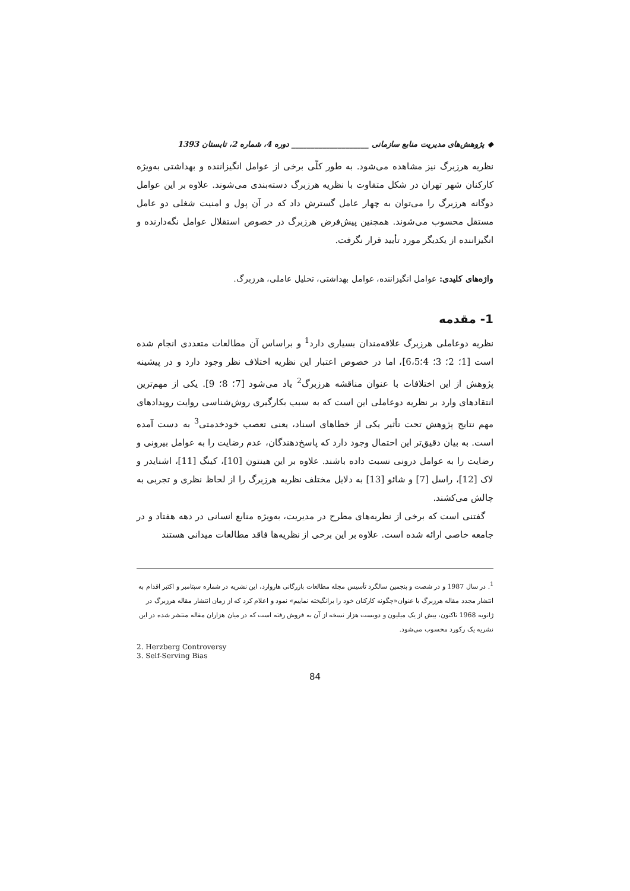◆ پژوهش‌های مدیریت منابع سازمانی ____________________ دوره 4، شماره 2، تابستان 1393
نظریه هرزبرگ نیز مشاهده می‌شود. به طور کلّی برخی از عوامل انگیزاننده و بهداشتی به‌ویژه کارکنان شهر تهران در شکل متفاوت با نظریه هرزبرگ دسته‌بندی می‌شوند. علاوه بر این عوامل دوگانه هرزبرگ را می‌توان به چهار عامل گسترش داد که در آن پول و امنیت شغلی دو عامل مستقل محسوب می‌شوند. همچنین پیش‌فرض هرزبرگ در خصوص استقلال عوامل نگه‌دارنده و انگیزاننده از یکدیگر مورد تأیید قرار نگرفت.
واژه‌های کلیدی: عوامل انگیزاننده، عوامل بهداشتی، تحلیل عاملی، هرزبرگ.
1- مقدمه
نظریه دوعاملی هرزبرگ علاقه‌مندان بسیاری دارد<sup>1</sup> و براساس آن مطالعات متعددی انجام شده است [1؛ 2؛ 3؛ 4؛6،5]، اما در خصوص اعتبار این نظریه اختلاف نظر وجود دارد و در پیشینه پژوهش از این اختلافات با عنوان مناقشه هرزبرگ<sup>2</sup> یاد می‌شود [7؛ 8؛ 9]. یکی از مهم‌ترین انتقادهای وارد بر نظریه دوعاملی این است که به سبب بکارگیری روش‌شناسی روایت رویدادهای مهم نتایج پژوهش تحت تأثیر یکی از خطاهای اسناد، یعنی تعصب خودخدمتی<sup>3</sup> به دست آمده است. به بیان دقیق‌تر این احتمال وجود دارد که پاسخ‌دهندگان، عدم رضایت را به عوامل بیرونی و رضایت را به عوامل درونی نسبت داده باشند. علاوه بر این هینتون [10]، کینگ [11]، اشنایدر و لاک [12]، راسل [7] و شائو [13] به دلایل مختلف نظریه هرزبرگ را از لحاظ نظری و تجربی به چالش می‌کشند.
گفتنی است که برخی از نظریه‌های مطرح در مدیریت، به‌ویژه منابع انسانی در دهه هفتاد و در جامعه خاصی ارائه شده است. علاوه بر این برخی از نظریه‌ها فاقد مطالعات میدانی هستند
<sup>1</sup>. در سال 1987 و در شصت و پنجمین سالگرد تأسیس مجله مطالعات بازرگانی هاروارد، این نشریه در شماره سپتامبر و اکتبر اقدام به انتشار مجدد مقاله هرزبرگ با عنوان«چگونه کارکنان خود را برانگیخته نماییم» نمود و اعلام کرد که از زمان انتشار مقاله هرزبرگ در ژانویه 1968 تاکنون، بیش از یک میلیون و دویست هزار نسخه از آن به فروش رفته است که در میان هزاران مقاله منتشر شده در این نشریه یک رکورد محسوب می‌شود.
2. Herzberg Controversy
3. Self-Serving Bias
84